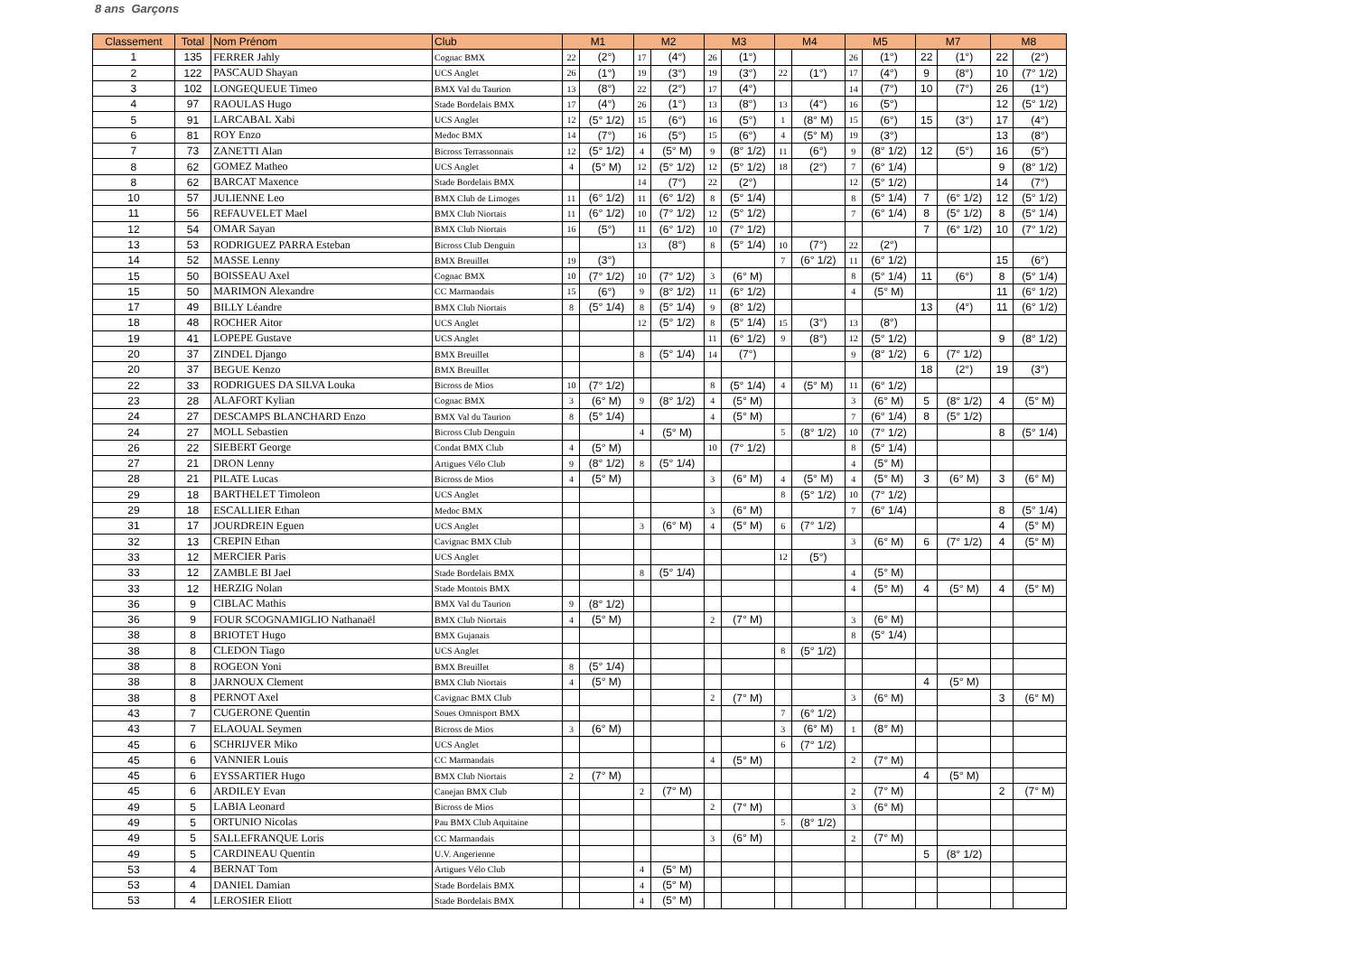8 ans Garçons
| Classement | Total | Nom Prénom | Club | M1 | | M2 | | M3 | | M4 | | M5 | | M7 | | M8 | |
| --- | --- | --- | --- | --- | --- | --- | --- | --- | --- | --- | --- | --- | --- | --- | --- | --- | --- |
| 1 | 135 | FERRER Jahly | Cognac BMX | 22 | (2°) | 17 | (4°) | 26 | (1°) | | | 26 | (1°) | 22 | (1°) | 22 | (2°) |
| 2 | 122 | PASCAUD Shayan | UCS Anglet | 26 | (1°) | 19 | (3°) | 19 | (3°) | 22 | (1°) | 17 | (4°) | 9 | (8°) | 10 | (7° 1/2) |
| 3 | 102 | LONGEQUEUE Timeo | BMX Val du Taurion | 13 | (8°) | 22 | (2°) | 17 | (4°) | | | 14 | (7°) | 10 | (7°) | 26 | (1°) |
| 4 | 97 | RAOULAS Hugo | Stade Bordelais BMX | 17 | (4°) | 26 | (1°) | 13 | (8°) | 13 | (4°) | 16 | (5°) | | | 12 | (5° 1/2) |
| 5 | 91 | LARCABAL Xabi | UCS Anglet | 12 | (5° 1/2) | 15 | (6°) | 16 | (5°) | 1 | (8° M) | 15 | (6°) | 15 | (3°) | 17 | (4°) |
| 6 | 81 | ROY Enzo | Medoc BMX | 14 | (7°) | 16 | (5°) | 15 | (6°) | 4 | (5° M) | 19 | (3°) | | | 13 | (8°) |
| 7 | 73 | ZANETTI Alan | Bicross Terrassonnais | 12 | (5° 1/2) | 4 | (5° M) | 9 | (8° 1/2) | 11 | (6°) | 9 | (8° 1/2) | 12 | (5°) | 16 | (5°) |
| 8 | 62 | GOMEZ Matheo | UCS Anglet | 4 | (5° M) | 12 | (5° 1/2) | 12 | (5° 1/2) | 18 | (2°) | 7 | (6° 1/4) | | | 9 | (8° 1/2) |
| 8 | 62 | BARCAT Maxence | Stade Bordelais BMX | | | 14 | (7°) | 22 | (2°) | | | 12 | (5° 1/2) | | | 14 | (7°) |
| 10 | 57 | JULIENNE Leo | BMX Club de Limoges | 11 | (6° 1/2) | 11 | (6° 1/2) | 8 | (5° 1/4) | | | 8 | (5° 1/4) | 7 | (6° 1/2) | 12 | (5° 1/2) |
| 11 | 56 | REFAUVELET Mael | BMX Club Niortais | 11 | (6° 1/2) | 10 | (7° 1/2) | 12 | (5° 1/2) | | | 7 | (6° 1/4) | 8 | (5° 1/2) | 8 | (5° 1/4) |
| 12 | 54 | OMAR Sayan | BMX Club Niortais | 16 | (5°) | 11 | (6° 1/2) | 10 | (7° 1/2) | | | | | 7 | (6° 1/2) | 10 | (7° 1/2) |
| 13 | 53 | RODRIGUEZ PARRA Esteban | Bicross Club Denguin | | | 13 | (8°) | 8 | (5° 1/4) | 10 | (7°) | 22 | (2°) | | | | |
| 14 | 52 | MASSE Lenny | BMX Breuillet | 19 | (3°) | | | | | 7 | (6° 1/2) | 11 | (6° 1/2) | | | 15 | (6°) |
| 15 | 50 | BOISSEAU Axel | Cognac BMX | 10 | (7° 1/2) | 10 | (7° 1/2) | 3 | (6° M) | | | 8 | (5° 1/4) | 11 | (6°) | 8 | (5° 1/4) |
| 15 | 50 | MARIMON Alexandre | CC Marmandais | 15 | (6°) | 9 | (8° 1/2) | 11 | (6° 1/2) | | | 4 | (5° M) | | | 11 | (6° 1/2) |
| 17 | 49 | BILLY Léandre | BMX Club Niortais | 8 | (5° 1/4) | 8 | (5° 1/4) | 9 | (8° 1/2) | | | | | 13 | (4°) | 11 | (6° 1/2) |
| 18 | 48 | ROCHER Aitor | UCS Anglet | | | 12 | (5° 1/2) | 8 | (5° 1/4) | 15 | (3°) | 13 | (8°) | | | | |
| 19 | 41 | LOPEPE Gustave | UCS Anglet | | | | | 11 | (6° 1/2) | 9 | (8°) | 12 | (5° 1/2) | | | 9 | (8° 1/2) |
| 20 | 37 | ZINDEL Django | BMX Breuillet | | | 8 | (5° 1/4) | 14 | (7°) | | | 9 | (8° 1/2) | 6 | (7° 1/2) | | |
| 20 | 37 | BEGUE Kenzo | BMX Breuillet | | | | | | | | | | | 18 | (2°) | 19 | (3°) |
| 22 | 33 | RODRIGUES DA SILVA Louka | Bicross de Mios | 10 | (7° 1/2) | | | 8 | (5° 1/4) | 4 | (5° M) | 11 | (6° 1/2) | | | | |
| 23 | 28 | ALAFORT Kylian | Cognac BMX | 3 | (6° M) | 9 | (8° 1/2) | 4 | (5° M) | | | 3 | (6° M) | 5 | (8° 1/2) | 4 | (5° M) |
| 24 | 27 | DESCAMPS BLANCHARD Enzo | BMX Val du Taurion | 8 | (5° 1/4) | | | 4 | (5° M) | | | 7 | (6° 1/4) | 8 | (5° 1/2) | | |
| 24 | 27 | MOLL Sebastien | Bicross Club Denguin | | | 4 | (5° M) | | | 5 | (8° 1/2) | 10 | (7° 1/2) | | | 8 | (5° 1/4) |
| 26 | 22 | SIEBERT George | Condat BMX Club | 4 | (5° M) | | | 10 | (7° 1/2) | | | 8 | (5° 1/4) | | | | |
| 27 | 21 | DRON Lenny | Artigues Vélo Club | 9 | (8° 1/2) | 8 | (5° 1/4) | | | | | 4 | (5° M) | | | | |
| 28 | 21 | PILATE Lucas | Bicross de Mios | 4 | (5° M) | | | 3 | (6° M) | 4 | (5° M) | 4 | (5° M) | 3 | (6° M) | 3 | (6° M) |
| 29 | 18 | BARTHELET Timoleon | UCS Anglet | | | | | | | 8 | (5° 1/2) | 10 | (7° 1/2) | | | | |
| 29 | 18 | ESCALLIER Ethan | Medoc BMX | | | | | 3 | (6° M) | | | 7 | (6° 1/4) | | | 8 | (5° 1/4) |
| 31 | 17 | JOURDREIN Eguen | UCS Anglet | | | 3 | (6° M) | 4 | (5° M) | 6 | (7° 1/2) | | | | | 4 | (5° M) |
| 32 | 13 | CREPIN Ethan | Cavignac BMX Club | | | | | | | | | 3 | (6° M) | 6 | (7° 1/2) | 4 | (5° M) |
| 33 | 12 | MERCIER Paris | UCS Anglet | | | | | | | 12 | (5°) | | | | | | |
| 33 | 12 | ZAMBLE BI Jael | Stade Bordelais BMX | | | 8 | (5° 1/4) | | | | | 4 | (5° M) | | | | |
| 33 | 12 | HERZIG Nolan | Stade Montois BMX | | | | | | | | | 4 | (5° M) | 4 | (5° M) | 4 | (5° M) |
| 36 | 9 | CIBLAC Mathis | BMX Val du Taurion | 9 | (8° 1/2) | | | | | | | | | | | | |
| 36 | 9 | FOUR SCOGNAMIGLIO Nathanaël | BMX Club Niortais | 4 | (5° M) | | | 2 | (7° M) | | | 3 | (6° M) | | | | |
| 38 | 8 | BRIOTET Hugo | BMX Gujanais | | | | | | | | | 8 | (5° 1/4) | | | | |
| 38 | 8 | CLEDON Tiago | UCS Anglet | | | | | | | 8 | (5° 1/2) | | | | | | |
| 38 | 8 | ROGEON Yoni | BMX Breuillet | 8 | (5° 1/4) | | | | | | | | | | | | |
| 38 | 8 | JARNOUX Clement | BMX Club Niortais | 4 | (5° M) | | | | | | | | | 4 | (5° M) | | |
| 38 | 8 | PERNOT Axel | Cavignac BMX Club | | | | | 2 | (7° M) | | | 3 | (6° M) | | | 3 | (6° M) |
| 43 | 7 | CUGERONE Quentin | Soues Omnisport BMX | | | | | | | 7 | (6° 1/2) | | | | | | |
| 43 | 7 | ELAOUAL Seymen | Bicross de Mios | 3 | (6° M) | | | | | 3 | (6° M) | 1 | (8° M) | | | | |
| 45 | 6 | SCHRIJVER Miko | UCS Anglet | | | | | | | 6 | (7° 1/2) | | | | | | |
| 45 | 6 | VANNIER Louis | CC Marmandais | | | | | 4 | (5° M) | | | 2 | (7° M) | | | | |
| 45 | 6 | EYSSARTIER Hugo | BMX Club Niortais | 2 | (7° M) | | | | | | | | | 4 | (5° M) | | |
| 45 | 6 | ARDILEY Evan | Canejan BMX Club | | | 2 | (7° M) | | | | | 2 | (7° M) | | | 2 | (7° M) |
| 49 | 5 | LABIA Leonard | Bicross de Mios | | | | | 2 | (7° M) | | | 3 | (6° M) | | | | |
| 49 | 5 | ORTUNIO Nicolas | Pau BMX Club Aquitaine | | | | | | | 5 | (8° 1/2) | | | | | | |
| 49 | 5 | SALLEFRANQUE Loris | CC Marmandais | | | | | 3 | (6° M) | | | 2 | (7° M) | | | | |
| 49 | 5 | CARDINEAU Quentin | U.V. Angerienne | | | | | | | | | | | 5 | (8° 1/2) | | |
| 53 | 4 | BERNAT Tom | Artigues Vélo Club | | | 4 | (5° M) | | | | | | | | | | |
| 53 | 4 | DANIEL Damian | Stade Bordelais BMX | | | 4 | (5° M) | | | | | | | | | | |
| 53 | 4 | LEROSIER Eliott | Stade Bordelais BMX | | | 4 | (5° M) | | | | | | | | | | |